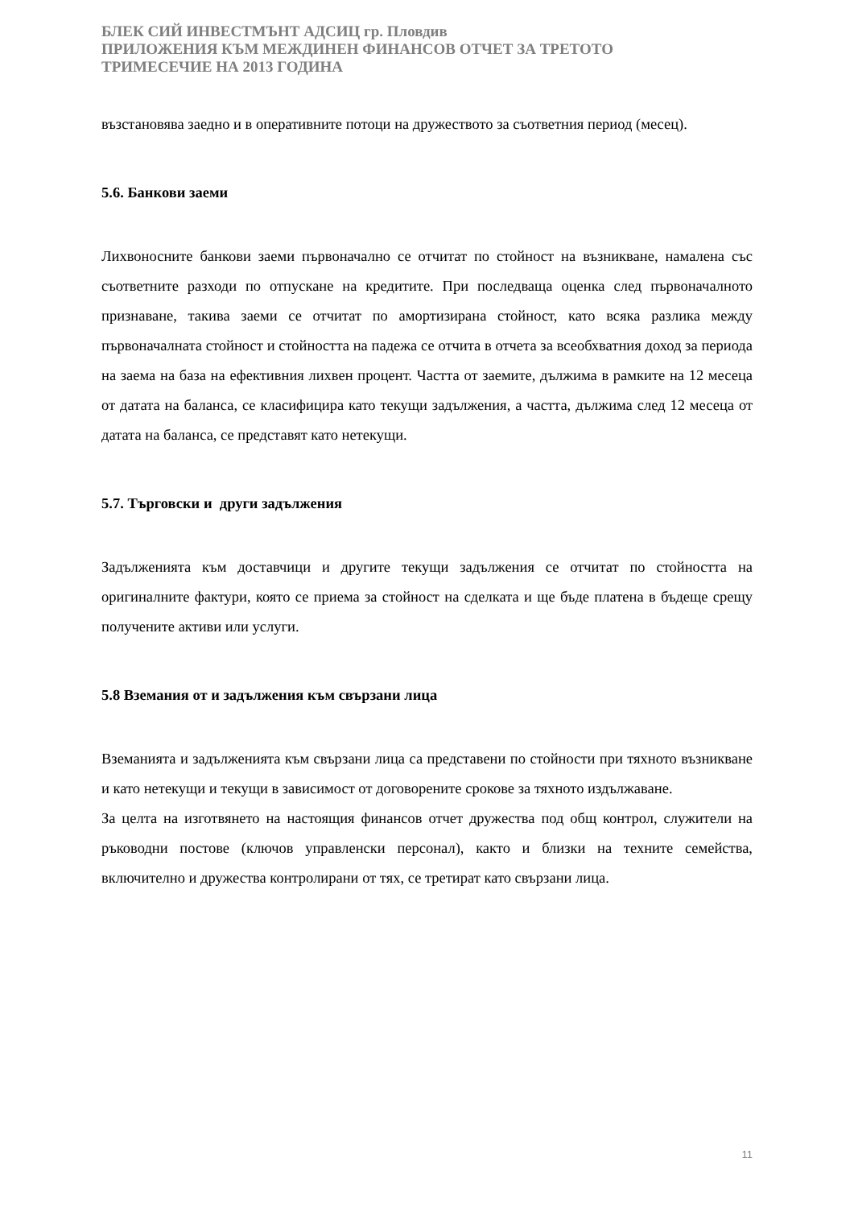БЛЕК СИЙ ИНВЕСТМЪНТ АДСИЦ гр. Пловдив
ПРИЛОЖЕНИЯ КЪМ МЕЖДИНЕН ФИНАНСОВ ОТЧЕТ ЗА ТРЕТОТО
ТРИМЕСЕЧИЕ НА 2013 ГОДИНА
възстановява заедно и в оперативните потоци на дружеството за съответния период (месец).
5.6. Банкови заеми
Лихвоносните банкови заеми първоначално се отчитат по стойност на възникване, намалена със съответните разходи по отпускане на кредитите. При последваща оценка след първоначалното признаване, такива заеми се отчитат по амортизирана стойност, като всяка разлика между първоначалната стойност и стойността на падежа се отчита в отчета за всеобхватния доход за периода на заема на база на ефективния лихвен процент. Частта от заемите, дължима в рамките на 12 месеца от датата на баланса, се класифицира като текущи задължения, а частта, дължима след 12 месеца от датата на баланса, се представят като нетекущи.
5.7. Търговски и други задължения
Задълженията към доставчици и другите текущи задължения се отчитат по стойността на оригиналните фактури, която се приема за стойност на сделката и ще бъде платена в бъдеще срещу получените активи или услуги.
5.8 Вземания от и задължения към свързани лица
Вземанията и задълженията към свързани лица са представени по стойности при тяхното възникване и като нетекущи и текущи в зависимост от договорените срокове за тяхното издължаване.
За целта на изготвянето на настоящия финансов отчет дружества под общ контрол, служители на ръководни постове (ключов управленски персонал), както и близки на техните семейства, включително и дружества контролирани от тях, се третират като свързани лица.
11